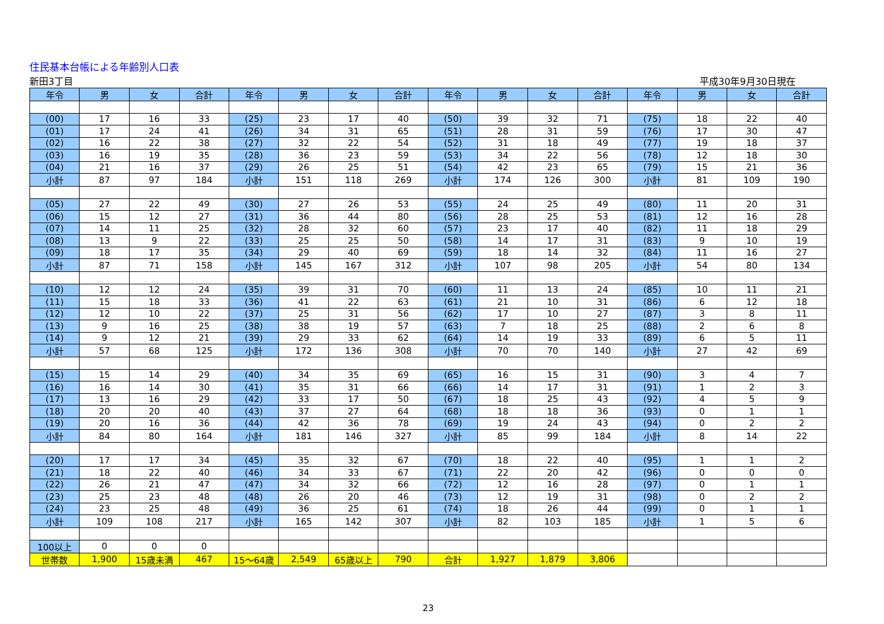住民基本台帳による年齢別人口表
新田3丁目 平成30年9月30日現在
| 年令 | 男 | 女 | 合計 | 年令 | 男 | 女 | 合計 | 年令 | 男 | 女 | 合計 | 年令 | 男 | 女 | 合計 |
| --- | --- | --- | --- | --- | --- | --- | --- | --- | --- | --- | --- | --- | --- | --- | --- |
| (00) | 17 | 16 | 33 | (25) | 23 | 17 | 40 | (50) | 39 | 32 | 71 | (75) | 18 | 22 | 40 |
| (01) | 17 | 24 | 41 | (26) | 34 | 31 | 65 | (51) | 28 | 31 | 59 | (76) | 17 | 30 | 47 |
| (02) | 16 | 22 | 38 | (27) | 32 | 22 | 54 | (52) | 31 | 18 | 49 | (77) | 19 | 18 | 37 |
| (03) | 16 | 19 | 35 | (28) | 36 | 23 | 59 | (53) | 34 | 22 | 56 | (78) | 12 | 18 | 30 |
| (04) | 21 | 16 | 37 | (29) | 26 | 25 | 51 | (54) | 42 | 23 | 65 | (79) | 15 | 21 | 36 |
| 小計 | 87 | 97 | 184 | 小計 | 151 | 118 | 269 | 小計 | 174 | 126 | 300 | 小計 | 81 | 109 | 190 |
| (05) | 27 | 22 | 49 | (30) | 27 | 26 | 53 | (55) | 24 | 25 | 49 | (80) | 11 | 20 | 31 |
| (06) | 15 | 12 | 27 | (31) | 36 | 44 | 80 | (56) | 28 | 25 | 53 | (81) | 12 | 16 | 28 |
| (07) | 14 | 11 | 25 | (32) | 28 | 32 | 60 | (57) | 23 | 17 | 40 | (82) | 11 | 18 | 29 |
| (08) | 13 | 9 | 22 | (33) | 25 | 25 | 50 | (58) | 14 | 17 | 31 | (83) | 9 | 10 | 19 |
| (09) | 18 | 17 | 35 | (34) | 29 | 40 | 69 | (59) | 18 | 14 | 32 | (84) | 11 | 16 | 27 |
| 小計 | 87 | 71 | 158 | 小計 | 145 | 167 | 312 | 小計 | 107 | 98 | 205 | 小計 | 54 | 80 | 134 |
| (10) | 12 | 12 | 24 | (35) | 39 | 31 | 70 | (60) | 11 | 13 | 24 | (85) | 10 | 11 | 21 |
| (11) | 15 | 18 | 33 | (36) | 41 | 22 | 63 | (61) | 21 | 10 | 31 | (86) | 6 | 12 | 18 |
| (12) | 12 | 10 | 22 | (37) | 25 | 31 | 56 | (62) | 17 | 10 | 27 | (87) | 3 | 8 | 11 |
| (13) | 9 | 16 | 25 | (38) | 38 | 19 | 57 | (63) | 7 | 18 | 25 | (88) | 2 | 6 | 8 |
| (14) | 9 | 12 | 21 | (39) | 29 | 33 | 62 | (64) | 14 | 19 | 33 | (89) | 6 | 5 | 11 |
| 小計 | 57 | 68 | 125 | 小計 | 172 | 136 | 308 | 小計 | 70 | 70 | 140 | 小計 | 27 | 42 | 69 |
| (15) | 15 | 14 | 29 | (40) | 34 | 35 | 69 | (65) | 16 | 15 | 31 | (90) | 3 | 4 | 7 |
| (16) | 16 | 14 | 30 | (41) | 35 | 31 | 66 | (66) | 14 | 17 | 31 | (91) | 1 | 2 | 3 |
| (17) | 13 | 16 | 29 | (42) | 33 | 17 | 50 | (67) | 18 | 25 | 43 | (92) | 4 | 5 | 9 |
| (18) | 20 | 20 | 40 | (43) | 37 | 27 | 64 | (68) | 18 | 18 | 36 | (93) | 0 | 1 | 1 |
| (19) | 20 | 16 | 36 | (44) | 42 | 36 | 78 | (69) | 19 | 24 | 43 | (94) | 0 | 2 | 2 |
| 小計 | 84 | 80 | 164 | 小計 | 181 | 146 | 327 | 小計 | 85 | 99 | 184 | 小計 | 8 | 14 | 22 |
| (20) | 17 | 17 | 34 | (45) | 35 | 32 | 67 | (70) | 18 | 22 | 40 | (95) | 1 | 1 | 2 |
| (21) | 18 | 22 | 40 | (46) | 34 | 33 | 67 | (71) | 22 | 20 | 42 | (96) | 0 | 0 | 0 |
| (22) | 26 | 21 | 47 | (47) | 34 | 32 | 66 | (72) | 12 | 16 | 28 | (97) | 0 | 1 | 1 |
| (23) | 25 | 23 | 48 | (48) | 26 | 20 | 46 | (73) | 12 | 19 | 31 | (98) | 0 | 2 | 2 |
| (24) | 23 | 25 | 48 | (49) | 36 | 25 | 61 | (74) | 18 | 26 | 44 | (99) | 0 | 1 | 1 |
| 小計 | 109 | 108 | 217 | 小計 | 165 | 142 | 307 | 小計 | 82 | 103 | 185 | 小計 | 1 | 5 | 6 |
| 100以上 | 0 | 0 | 0 | | | | | | | | | | | | |
| 世帯数 | 1,900 | 15歳未満 | 467 | 15～64歳 | 2,549 | 65歳以上 | 790 | 合計 | 1,927 | 1,879 | 3,806 | | | | |
23